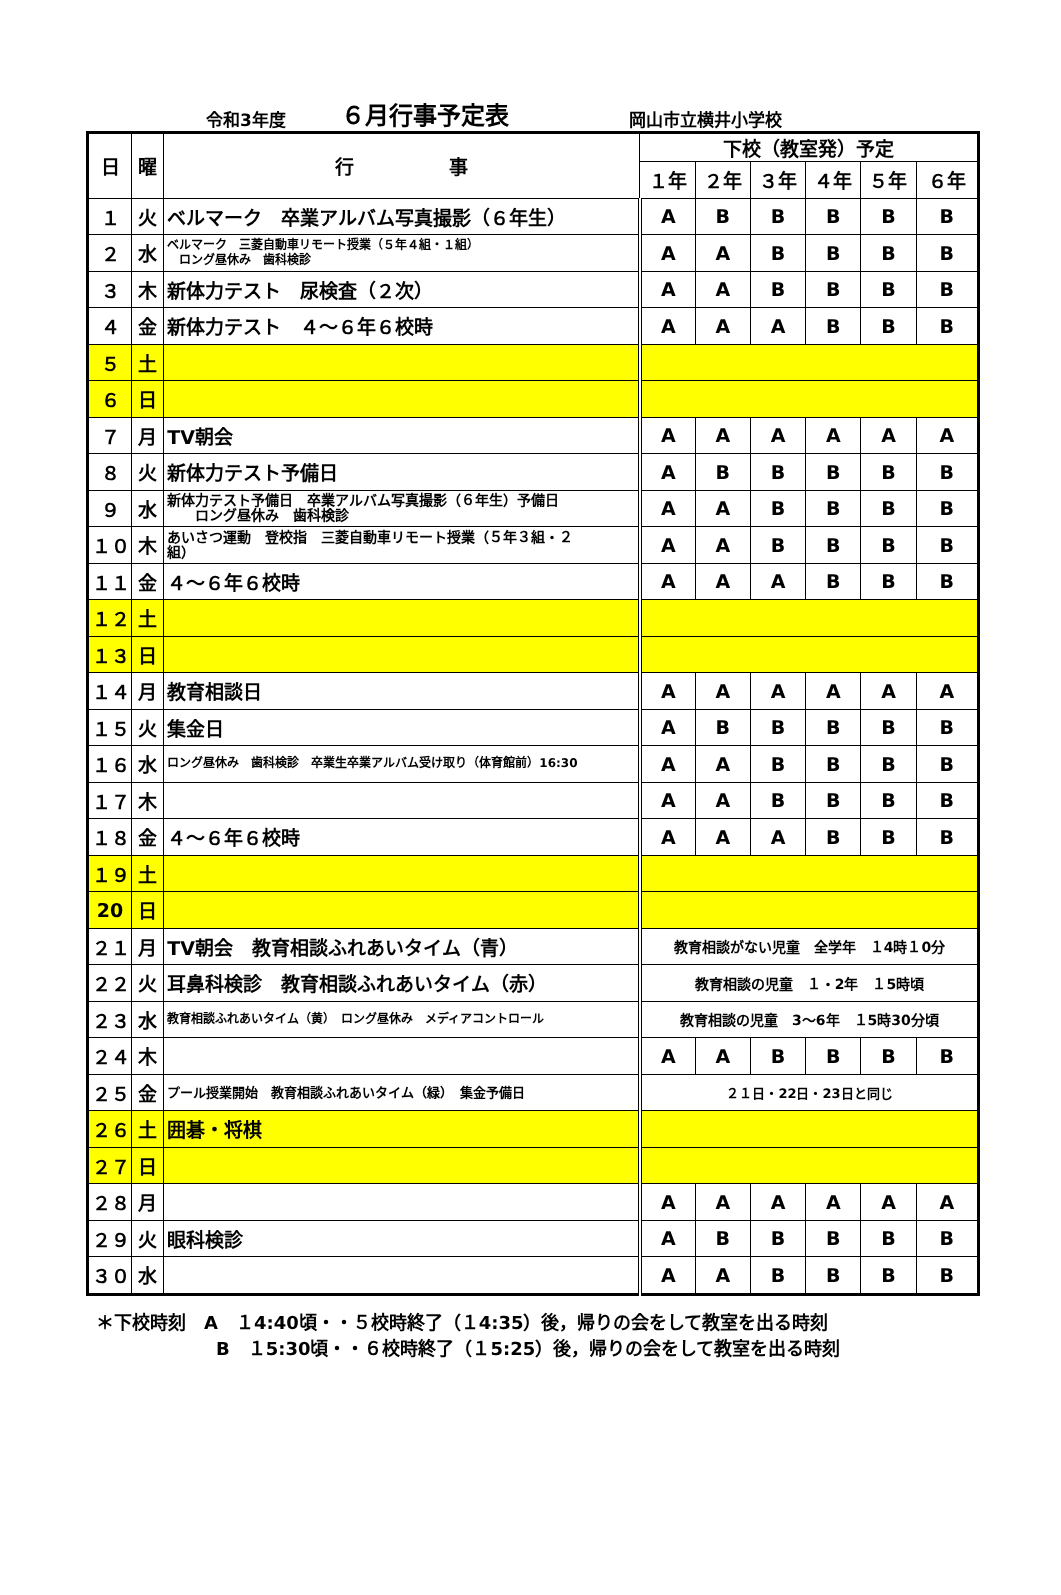令和3年度 ６月行事予定表 岡山市立横井小学校
| 日 | 曜 | 行 事 | 下校（教室発）予定 | | | | | |
| --- | --- | --- | --- | --- | --- | --- | --- | --- |
| | | | １年 | ２年 | ３年 | ４年 | ５年 | ６年 |
| １ | 火 | ベルマーク 卒業アルバム写真撮影（６年生） | A | B | B | B | B | B |
| ２ | 水 | ベルマーク 三菱自動車リモート授業（５年４組・１組） ロング昼休み 歯科検診 | A | A | B | B | B | B |
| ３ | 木 | 新体力テスト 尿検査（２次） | A | A | B | B | B | B |
| ４ | 金 | 新体力テスト ４～６年６校時 | A | A | A | B | B | B |
| ５ | 土 | | | | | | | |
| ６ | 日 | | | | | | | |
| ７ | 月 | TV朝会 | A | A | A | A | A | A |
| ８ | 火 | 新体力テスト予備日 | A | B | B | B | B | B |
| ９ | 水 | 新体力テスト予備日 卒業アルバム写真撮影（６年生）予備日 ロング昼休み 歯科検診 | A | A | B | B | B | B |
| １０ | 木 | あいさつ運動 登校指 三菱自動車リモート授業（５年３組・２ 組） | A | A | B | B | B | B |
| １１ | 金 | ４～６年６校時 | A | A | A | B | B | B |
| １２ | 土 | | | | | | | |
| １３ | 日 | | | | | | | |
| １４ | 月 | 教育相談日 | A | A | A | A | A | A |
| １５ | 火 | 集金日 | A | B | B | B | B | B |
| １６ | 水 | ロング昼休み 歯科検診 卒業生卒業アルバム受け取り（体育館前）16:30 | A | A | B | B | B | B |
| １７ | 木 | | A | A | B | B | B | B |
| １８ | 金 | ４～６年６校時 | A | A | A | B | B | B |
| １９ | 土 | | | | | | | |
| 20 | 日 | | | | | | | |
| ２１ | 月 | TV朝会 教育相談ふれあいタイム（青） | 教育相談がない児童 全学年 １4時１0分 | | | | | |
| ２２ | 火 | 耳鼻科検診 教育相談ふれあいタイム（赤） | 教育相談の児童 １・2年 １5時頃 | | | | | |
| ２３ | 水 | 教育相談ふれあいタイム（黄） ロング昼休み メディアコントロール | 教育相談の児童 3～6年 １5時30分頃 | | | | | |
| ２４ | 木 | | A | A | B | B | B | B |
| ２５ | 金 | プール授業開始 教育相談ふれあいタイム（緑） 集金予備日 | ２１日・22日・23日と同じ | | | | | |
| ２６ | 土 | 囲碁・将棋 | | | | | | |
| ２７ | 日 | | | | | | | |
| ２８ | 月 | | A | A | A | A | A | A |
| ２９ | 火 | 眼科検診 | A | B | B | B | B | B |
| ３０ | 水 | | A | A | B | B | B | B |
＊下校時刻　A　１4:40頃・・５校時終了（１4:35）後，帰りの会をして教室を出る時刻
B　１5:30頃・・６校時終了（１5:25）後，帰りの会をして教室を出る時刻